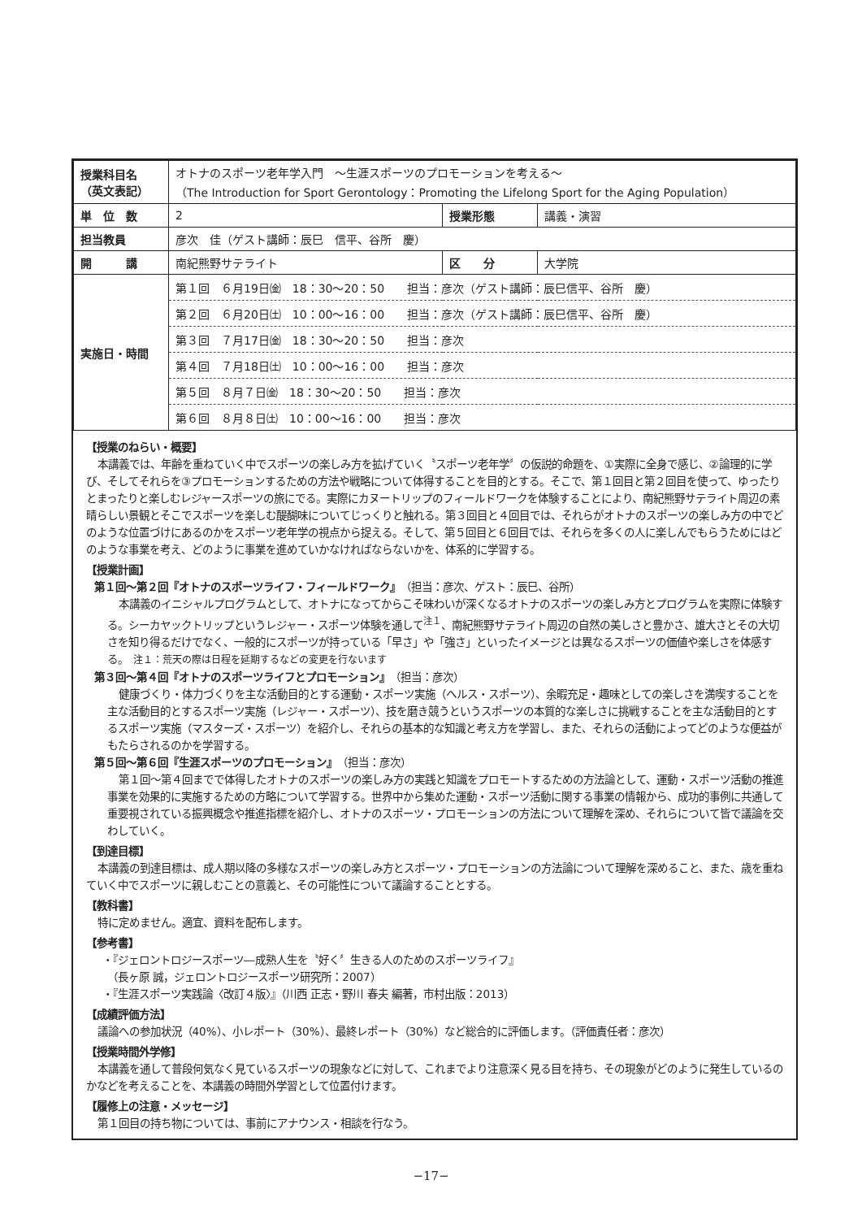| 授業科目名 （英文表記） | オトナのスポーツ老年学入門 ～生涯スポーツのプロモーションを考える～ （The Introduction for Sport Gerontology：Promoting the Lifelong Sport for the Aging Population） | | |
| 単 位 数 | 2 | 授業形態 | 講義・演習 |
| 担当教員 | 彦次 佳（ゲスト講師：辰巳 信平、谷所 慶） | | |
| 開 講 | 南紀熊野サテライト | 区 分 | 大学院 |
| 実施日・時間 | 第１回 ６月19日㈮ 18：30～20：50 担当：彦次（ゲスト講師：辰巳信平、谷所 慶） | | |
| | 第２回 ６月20日㈯ 10：00～16：00 担当：彦次（ゲスト講師：辰巳信平、谷所 慶） | | |
| | 第３回 ７月17日㈮ 18：30～20：50 担当：彦次 | | |
| | 第４回 ７月18日㈯ 10：00～16：00 担当：彦次 | | |
| | 第５回 ８月７日㈮ 18：30～20：50 担当：彦次 | | |
| | 第６回 ８月８日㈯ 10：00～16：00 担当：彦次 | | |
【授業のねらい・概要】
本講義では、年齢を重ねていく中でスポーツの楽しみ方を拡げていく〝スポーツ老年学〞の仮説的命題を、①実際に全身で感じ、②論理的に学び、そしてそれらを③プロモーションするための方法や戦略について体得することを目的とする。そこで、第１回目と第２回目を使って、ゆったりとまったりと楽しむレジャースポーツの旅にでる。実際にカヌートリップのフィールドワークを体験することにより、南紀熊野サテライト周辺の素晴らしい景観とそこでスポーツを楽しむ醍醐味についてじっくりと触れる。第３回目と４回目では、それらがオトナのスポーツの楽しみ方の中でどのような位置づけにあるのかをスポーツ老年学の視点から捉える。そして、第５回目と６回目では、それらを多くの人に楽しんでもらうためにはどのような事業を考え、どのように事業を進めていかなければならないかを、体系的に学習する。
【授業計画】
第１回～第２回『オトナのスポーツライフ・フィールドワーク』（担当：彦次、ゲスト：辰巳、谷所）
本講義のイニシャルプログラムとして、オトナになってからこそ味わいが深くなるオトナのスポーツの楽しみ方とプログラムを実際に体験する。シーカヤックトリップというレジャー・スポーツ体験を通して<sup>注１</sup>、南紀熊野サテライト周辺の自然の美しさと豊かさ、雄大さとその大切さを知り得るだけでなく、一般的にスポーツが持っている「早さ」や「強さ」といったイメージとは異なるスポーツの価値や楽しさを体感する。　注１：荒天の際は日程を延期するなどの変更を行ないます
第３回～第４回『オトナのスポーツライフとプロモーション』（担当：彦次）
健康づくり・体力づくりを主な活動目的とする運動・スポーツ実施（ヘルス・スポーツ）、余暇充足・趣味としての楽しさを満喫することを主な活動目的とするスポーツ実施（レジャー・スポーツ）、技を磨き競うというスポーツの本質的な楽しさに挑戦することを主な活動目的とするスポーツ実施（マスターズ・スポーツ）を紹介し、それらの基本的な知識と考え方を学習し、また、それらの活動によってどのような便益がもたらされるのかを学習する。
第５回～第６回『生涯スポーツのプロモーション』（担当：彦次）
第１回～第４回までで体得したオトナのスポーツの楽しみ方の実践と知識をプロモートするための方法論として、運動・スポーツ活動の推進事業を効果的に実施するための方略について学習する。世界中から集めた運動・スポーツ活動に関する事業の情報から、成功的事例に共通して重要視されている振興概念や推進指標を紹介し、オトナのスポーツ・プロモーションの方法について理解を深め、それらについて皆で議論を交わしていく。
【到達目標】
本講義の到達目標は、成人期以降の多様なスポーツの楽しみ方とスポーツ・プロモーションの方法論について理解を深めること、また、歳を重ねていく中でスポーツに親しむことの意義と、その可能性について議論することとする。
【教科書】
特に定めません。適宜、資料を配布します。
【参考書】
・『ジェロントロジースポーツ―成熟人生を〝好く〞生きる人のためのスポーツライフ』
　（長ヶ原 誠，ジェロントロジースポーツ研究所：2007）
・『生涯スポーツ実践論〈改訂４版〉』（川西 正志・野川 春夫 編著，市村出版：2013）
【成績評価方法】
議論への参加状況（40%）、小レポート（30%）、最終レポート（30%）など総合的に評価します。（評価責任者：彦次）
【授業時間外学修】
本講義を通して普段何気なく見ているスポーツの現象などに対して、これまでより注意深く見る目を持ち、その現象がどのように発生しているのかなどを考えることを、本講義の時間外学習として位置付けます。
【履修上の注意・メッセージ】
第１回目の持ち物については、事前にアナウンス・相談を行なう。
−17−